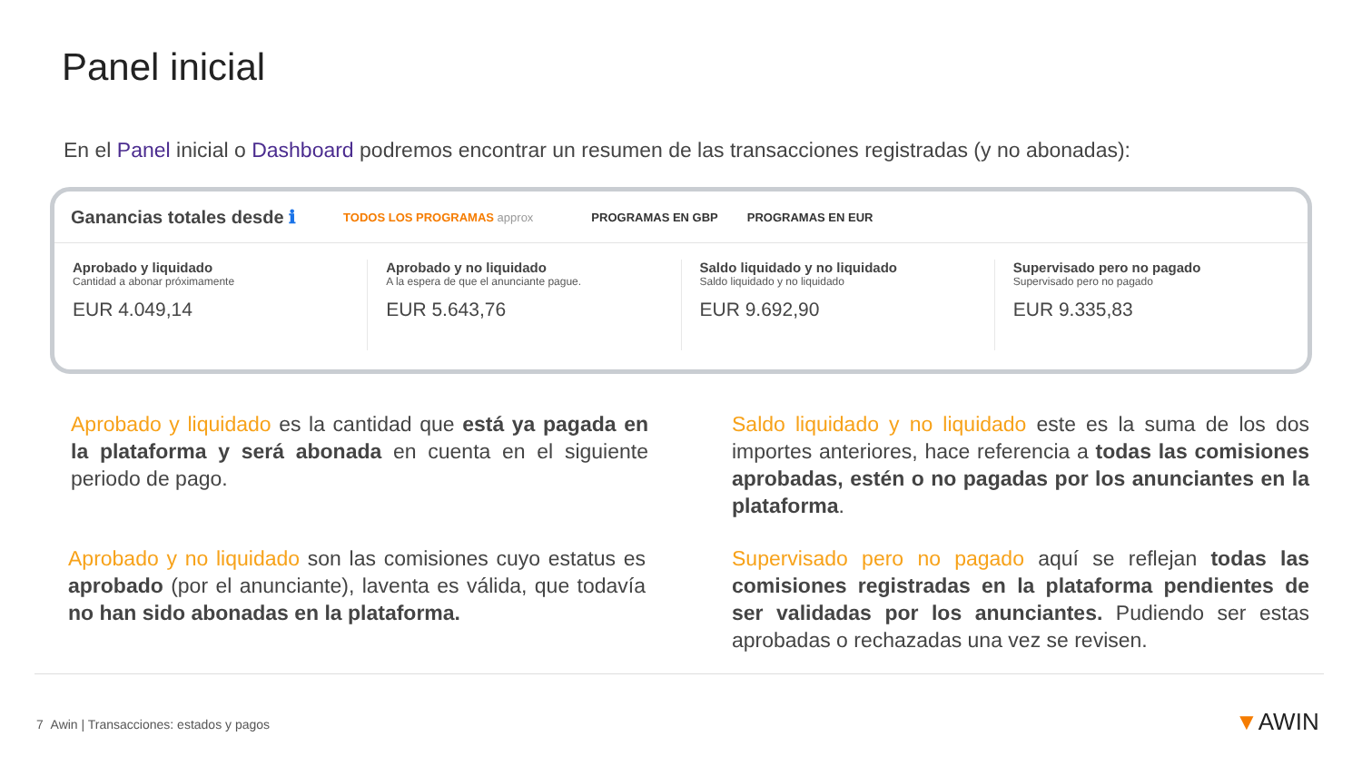Panel inicial
En el Panel inicial o Dashboard podremos encontrar un resumen de las transacciones registradas (y no abonadas):
Ganancias totales desde ℹ TODOS LOS PROGRAMAS approx PROGRAMAS EN GBP PROGRAMAS EN EUR
Aprobado y liquidado
Cantidad a abonar próximamente
EUR 4.049,14
Aprobado y no liquidado
A la espera de que el anunciante pague.
EUR 5.643,76
Saldo liquidado y no liquidado
Saldo liquidado y no liquidado
EUR 9.692,90
Supervisado pero no pagado
Supervisado pero no pagado
EUR 9.335,83
Aprobado y liquidado es la cantidad que está ya pagada en la plataforma y será abonada en cuenta en el siguiente periodo de pago.
Aprobado y no liquidado son las comisiones cuyo estatus es aprobado (por el anunciante), laventa es válida, que todavía no han sido abonadas en la plataforma.
Saldo liquidado y no liquidado este es la suma de los dos importes anteriores, hace referencia a todas las comisiones aprobadas, estén o no pagadas por los anunciantes en la plataforma.
Supervisado pero no pagado aquí se reflejan todas las comisiones registradas en la plataforma pendientes de ser validadas por los anunciantes. Pudiendo ser estas aprobadas o rechazadas una vez se revisen.
7 Awin | Transacciones: estados y pagos
▼AWIN